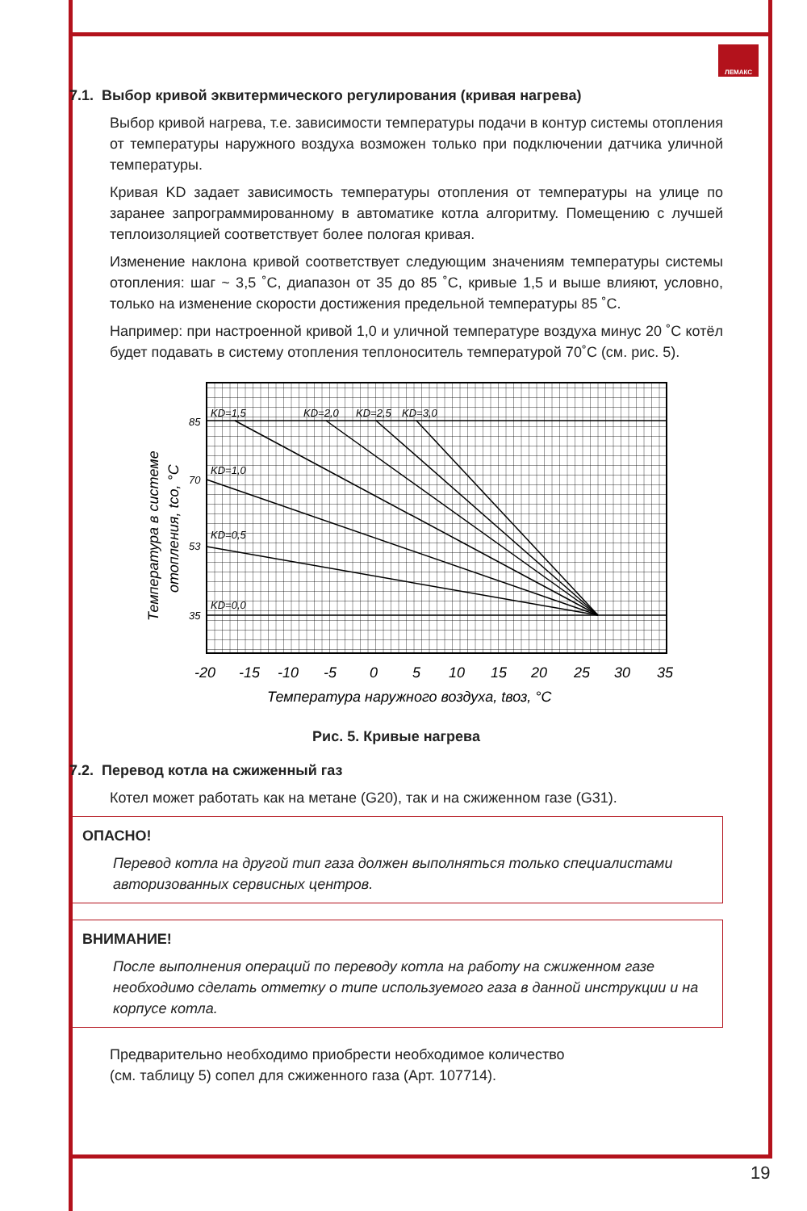ЛЕМАКС
7.1. Выбор кривой эквитермического регулирования (кривая нагрева)
Выбор кривой нагрева, т.е. зависимости температуры подачи в контур системы отопления от температуры наружного воздуха возможен только при подключении датчика уличной температуры.
Кривая KD задает зависимость температуры отопления от температуры на улице по заранее запрограммированному в автоматике котла алгоритму. Помещению с лучшей теплоизоляцией соответствует более пологая кривая.
Изменение наклона кривой соответствует следующим значениям температуры системы отопления: шаг ~ 3,5 ˚С, диапазон от 35 до 85 ˚С, кривые 1,5 и выше влияют, условно, только на изменение скорости достижения предельной температуры 85 ˚С.
Например: при настроенной кривой 1,0 и уличной температуре воздуха минус 20 ˚С котёл будет подавать в систему отопления теплоноситель температурой 70˚С (см. рис. 5).
KD=1,5
KD=2,0
KD=2,5
KD=3,0
KD=1,0
KD=0,5
KD=0,0
85
70
53
35
-20
-15
-10
-5
0
5
10
15
20
25
30
35
Температура наружного воздуха, tвоз, °С
Температура в системе
отопления, tсо, °С
Рис. 5. Кривые нагрева
7.2. Перевод котла на сжиженный газ
Котел может работать как на метане (G20), так и на сжиженном газе (G31).
ОПАСНО!
Перевод котла на другой тип газа должен выполняться только специалистами авторизованных сервисных центров.
ВНИМАНИЕ!
После выполнения операций по переводу котла на работу на сжиженном газе необходимо сделать отметку о типе используемого газа в данной инструкции и на корпусе котла.
Предварительно необходимо приобрести необходимое количество
(см. таблицу 5) сопел для сжиженного газа (Арт. 107714).
19